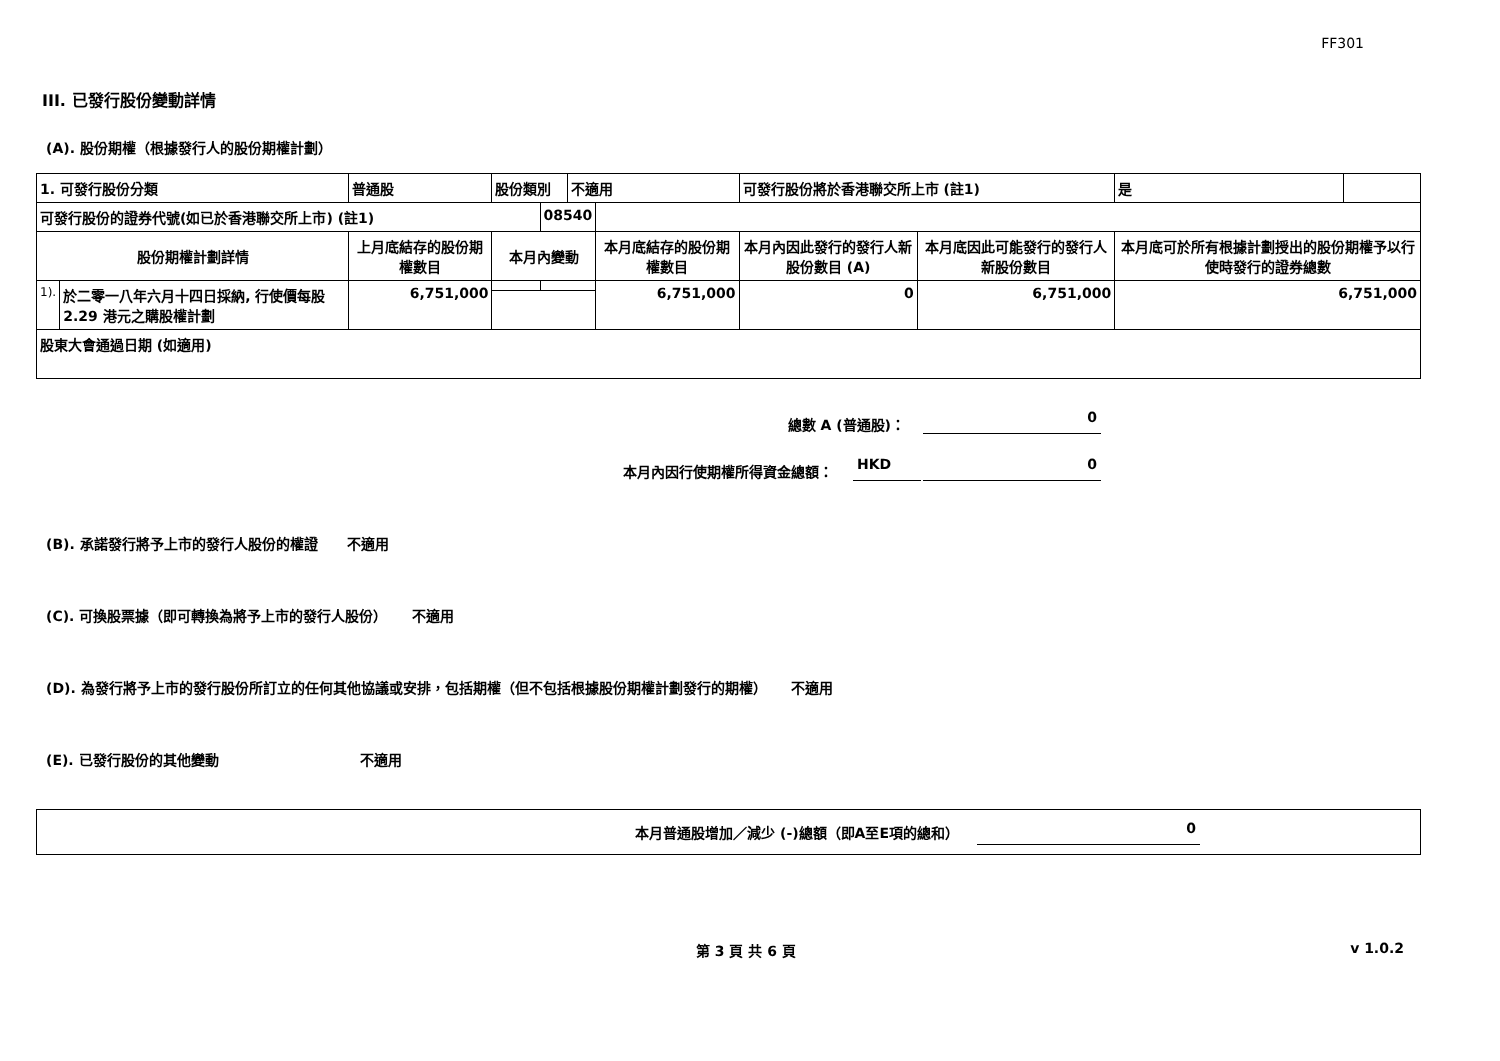FF301
III. 已發行股份變動詳情
(A). 股份期權（根據發行人的股份期權計劃）
| 1. 可發行股份分類 | | 普通股 | 股份類別 | | 不適用 | | 可發行股份將於香港聯交所上市 (註1) | | 是 | |
| 可發行股份的證券代號(如已於香港聯交所上市) (註1) | | | | 08540 | | | | | | |
| 股份期權計劃詳情 | | 上月底結存的股份期權數目 | 本月內變動 | | | 本月底結存的股份期權數目 | 本月內因此發行的發行人新股份數目 (A) | 本月底因此可能發行的發行人新股份數目 | 本月底可於所有根據計劃授出的股份期權予以行使時發行的證券總數 | |
| 1). | 於二零一八年六月十四日採納, 行使價每股 2.29 港元之購股權計劃 | 6,751,000 | | | | 6,751,000 | 0 | 6,751,000 | 6,751,000 | |
| 股東大會通過日期 (如適用) | | | | | | | | | | |
總數 A (普通股)： 0
本月內因行使期權所得資金總額： HKD 0
(B). 承諾發行將予上市的發行人股份的權證 不適用
(C). 可換股票據（即可轉換為將予上市的發行人股份） 不適用
(D). 為發行將予上市的發行股份所訂立的任何其他協議或安排，包括期權（但不包括根據股份期權計劃發行的期權） 不適用
(E). 已發行股份的其他變動 不適用
本月普通股增加／減少 (-)總額（即A至E項的總和） 0
第 3 頁 共 6 頁 v 1.0.2